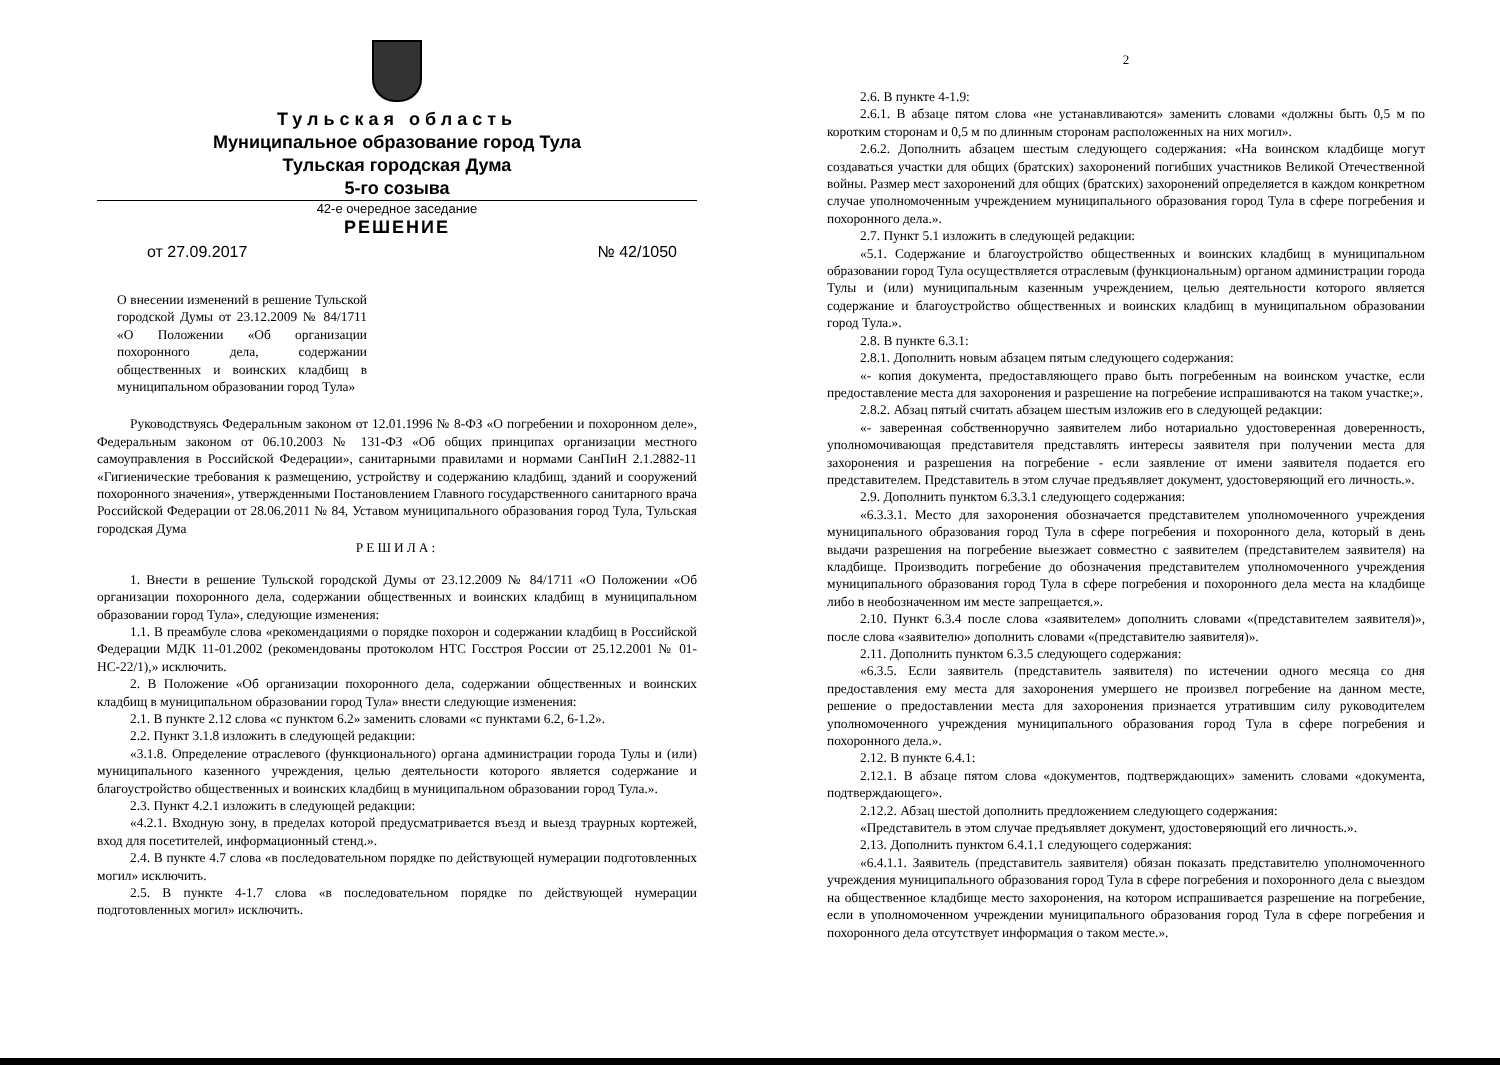Тульская область
Муниципальное образование город Тула
Тульская городская Дума
5-го созыва
42-е очередное заседание
РЕШЕНИЕ
от 27.09.2017 № 42/1050
О внесении изменений в решение Тульской городской Думы от 23.12.2009 № 84/1711 «О Положении «Об организации похоронного дела, содержании общественных и воинских кладбищ в муниципальном образовании город Тула»
Руководствуясь Федеральным законом от 12.01.1996 № 8-ФЗ «О погребении и похоронном деле», Федеральным законом от 06.10.2003 № 131-ФЗ «Об общих принципах организации местного самоуправления в Российской Федерации», санитарными правилами и нормами СанПиН 2.1.2882-11 «Гигиенические требования к размещению, устройству и содержанию кладбищ, зданий и сооружений похоронного значения», утвержденными Постановлением Главного государственного санитарного врача Российской Федерации от 28.06.2011 № 84, Уставом муниципального образования город Тула, Тульская городская Дума
РЕШИЛА:
1. Внести в решение Тульской городской Думы от 23.12.2009 № 84/1711 «О Положении «Об организации похоронного дела, содержании общественных и воинских кладбищ в муниципальном образовании город Тула», следующие изменения:
1.1. В преамбуле слова «рекомендациями о порядке похорон и содержании кладбищ в Российской Федерации МДК 11-01.2002 (рекомендованы протоколом НТС Госстроя России от 25.12.2001 № 01-НС-22/1),» исключить.
2. В Положение «Об организации похоронного дела, содержании общественных и воинских кладбищ в муниципальном образовании город Тула» внести следующие изменения:
2.1. В пункте 2.12 слова «с пунктом 6.2» заменить словами «с пунктами 6.2, 6-1.2».
2.2. Пункт 3.1.8 изложить в следующей редакции:
«3.1.8. Определение отраслевого (функционального) органа администрации города Тулы и (или) муниципального казенного учреждения, целью деятельности которого является содержание и благоустройство общественных и воинских кладбищ в муниципальном образовании город Тула.».
2.3. Пункт 4.2.1 изложить в следующей редакции:
«4.2.1. Входную зону, в пределах которой предусматривается въезд и выезд траурных кортежей, вход для посетителей, информационный стенд.».
2.4. В пункте 4.7 слова «в последовательном порядке по действующей нумерации подготовленных могил» исключить.
2.5. В пункте 4-1.7 слова «в последовательном порядке по действующей нумерации подготовленных могил» исключить.
2
2.6. В пункте 4-1.9:
2.6.1. В абзаце пятом слова «не устанавливаются» заменить словами «должны быть 0,5 м по коротким сторонам и 0,5 м по длинным сторонам расположенных на них могил».
2.6.2. Дополнить абзацем шестым следующего содержания: «На воинском кладбище могут создаваться участки для общих (братских) захоронений погибших участников Великой Отечественной войны. Размер мест захоронений для общих (братских) захоронений определяется в каждом конкретном случае уполномоченным учреждением муниципального образования город Тула в сфере погребения и похоронного дела.».
2.7. Пункт 5.1 изложить в следующей редакции:
«5.1. Содержание и благоустройство общественных и воинских кладбищ в муниципальном образовании город Тула осуществляется отраслевым (функциональным) органом администрации города Тулы и (или) муниципальным казенным учреждением, целью деятельности которого является содержание и благоустройство общественных и воинских кладбищ в муниципальном образовании город Тула.».
2.8. В пункте 6.3.1:
2.8.1. Дополнить новым абзацем пятым следующего содержания:
«- копия документа, предоставляющего право быть погребенным на воинском участке, если предоставление места для захоронения и разрешение на погребение испрашиваются на таком участке;».
2.8.2. Абзац пятый считать абзацем шестым изложив его в следующей редакции:
«- заверенная собственноручно заявителем либо нотариально удостоверенная доверенность, уполномочивающая представителя представлять интересы заявителя при получении места для захоронения и разрешения на погребение - если заявление от имени заявителя подается его представителем. Представитель в этом случае предъявляет документ, удостоверяющий его личность.».
2.9. Дополнить пунктом 6.3.3.1 следующего содержания:
«6.3.3.1. Место для захоронения обозначается представителем уполномоченного учреждения муниципального образования город Тула в сфере погребения и похоронного дела, который в день выдачи разрешения на погребение выезжает совместно с заявителем (представителем заявителя) на кладбище. Производить погребение до обозначения представителем уполномоченного учреждения муниципального образования город Тула в сфере погребения и похоронного дела места на кладбище либо в необозначенном им месте запрещается.».
2.10. Пункт 6.3.4 после слова «заявителем» дополнить словами «(представителем заявителя)», после слова «заявителю» дополнить словами «(представителю заявителя)».
2.11. Дополнить пунктом 6.3.5 следующего содержания:
«6.3.5. Если заявитель (представитель заявителя) по истечении одного месяца со дня предоставления ему места для захоронения умершего не произвел погребение на данном месте, решение о предоставлении места для захоронения признается утратившим силу руководителем уполномоченного учреждения муниципального образования город Тула в сфере погребения и похоронного дела.».
2.12. В пункте 6.4.1:
2.12.1. В абзаце пятом слова «документов, подтверждающих» заменить словами «документа, подтверждающего».
2.12.2. Абзац шестой дополнить предложением следующего содержания:
«Представитель в этом случае предъявляет документ, удостоверяющий его личность.».
2.13. Дополнить пунктом 6.4.1.1 следующего содержания:
«6.4.1.1. Заявитель (представитель заявителя) обязан показать представителю уполномоченного учреждения муниципального образования город Тула в сфере погребения и похоронного дела с выездом на общественное кладбище место захоронения, на котором испрашивается разрешение на погребение, если в уполномоченном учреждении муниципального образования город Тула в сфере погребения и похоронного дела отсутствует информация о таком месте.».